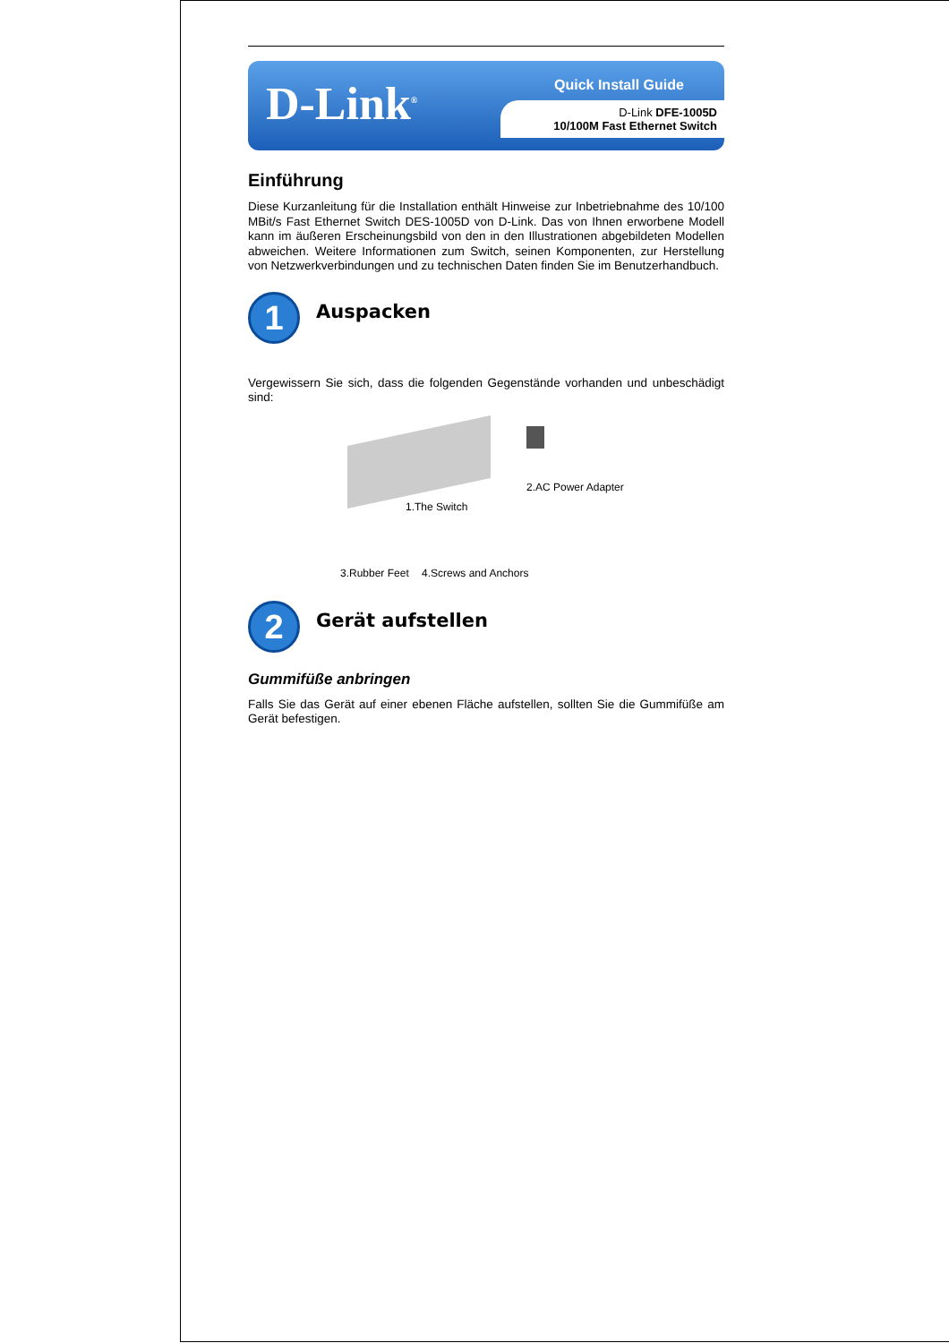D-Link<sup>®</sup>
Quick Install Guide
D-Link DFE-1005D
10/100M Fast Ethernet Switch
Einführung
Diese Kurzanleitung für die Installation enthält Hinweise zur Inbetriebnahme des 10/100 MBit/s Fast Ethernet Switch DES-1005D von D-Link. Das von Ihnen erworbene Modell kann im äußeren Erscheinungsbild von den in den Illustrationen abgebildeten Modellen abweichen. Weitere Informationen zum Switch, seinen Komponenten, zur Herstellung von Netzwerkverbindungen und zu technischen Daten finden Sie im Benutzerhandbuch.
1
Auspacken
Vergewissern Sie sich, dass die folgenden Gegenstände vorhanden und unbeschädigt sind:
1.The Switch
2.AC Power Adapter
3.Rubber Feet 4.Screws and Anchors
2
Gerät aufstellen
Gummifüße anbringen
Falls Sie das Gerät auf einer ebenen Fläche aufstellen, sollten Sie die Gummifüße am Gerät befestigen.